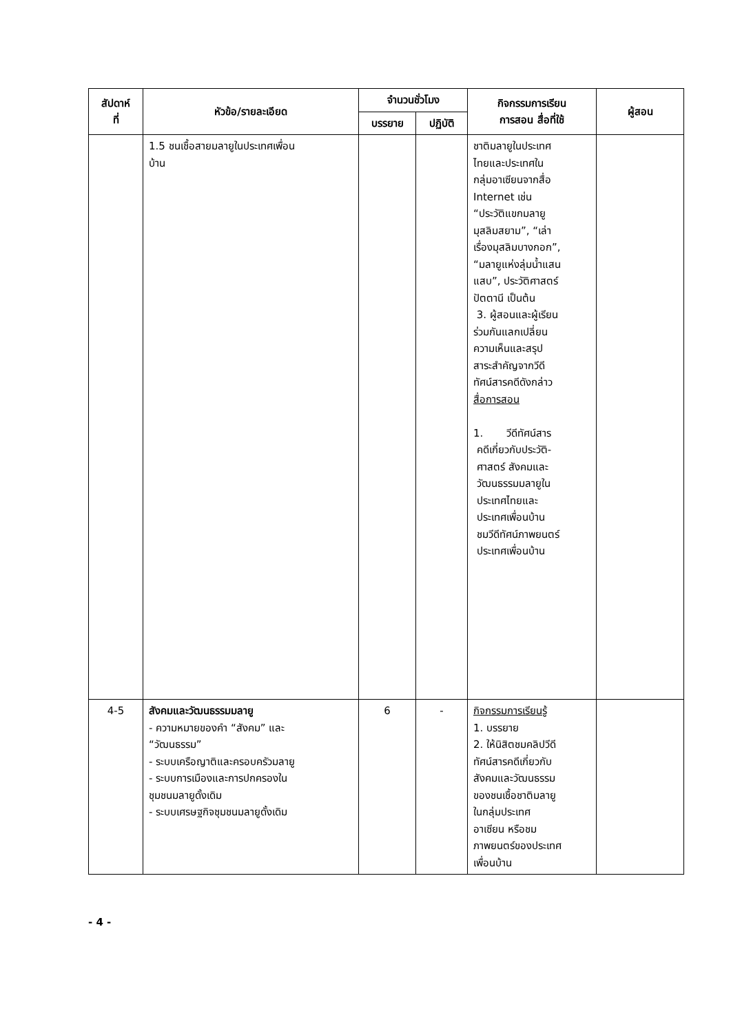| สัปดาห์ ที่ | หัวข้อ/รายละเอียด | จำนวนชั่วโมง | | กิจกรรมการเรียน การสอน สื่อที่ใช้ | ผู้สอน |
| --- | --- | --- | --- | --- | --- |
| | | บรรยาย | ปฏิบัติ | | |
| | 1.5 ชนเชื้อสายมลายูในประเทศเพื่อน บ้าน | | | ชาติมลายูในประเทศ ไทยและประเทศใน กลุ่มอาเซียนจากสื่อ Internet เช่น “ประวัติแขกมลายู มุสลิมสยาม”, “เล่า เรื่องมุสลิมบางกอก”, “มลายูแห่งลุ่มน้ำแสน แสบ”, ประวัติศาสตร์ ปัตตานี เป็นต้น 3. ผู้สอนและผู้เรียน ร่วมกันแลกเปลี่ยน ความเห็นและสรุป สาระสำคัญจากวีดี ทัศน์สารคดีดังกล่าว สื่อการสอน 1. วีดีทัศน์สาร คดีเกี่ยวกับประวัติ- ศาสตร์ สังคมและ วัฒนธรรมมลายูใน ประเทศไทยและ ประเทศเพื่อนบ้าน ชมวีดีทัศน์ภาพยนตร์ ประเทศเพื่อนบ้าน | |
| 4-5 | สังคมและวัฒนธรรมมลายู - ความหมายของคำ “สังคม” และ “วัฒนธรรม” - ระบบเครือญาติและครอบครัวมลายู - ระบบการเมืองและการปกครองใน ชุมชนมลายูดั้งเดิม - ระบบเศรษฐกิจชุมชนมลายูดั้งเดิม | 6 | - | กิจกรรมการเรียนรู้ 1. บรรยาย 2. ให้นิสิตชมคลิปวีดี ทัศน์สารคดีเกี่ยวกับ สังคมและวัฒนธรรม ของชนเชื้อชาติมลายู ในกลุ่มประเทศ อาเซียน หรือชม ภาพยนตร์ของประเทศ เพื่อนบ้าน | |
- 4 -